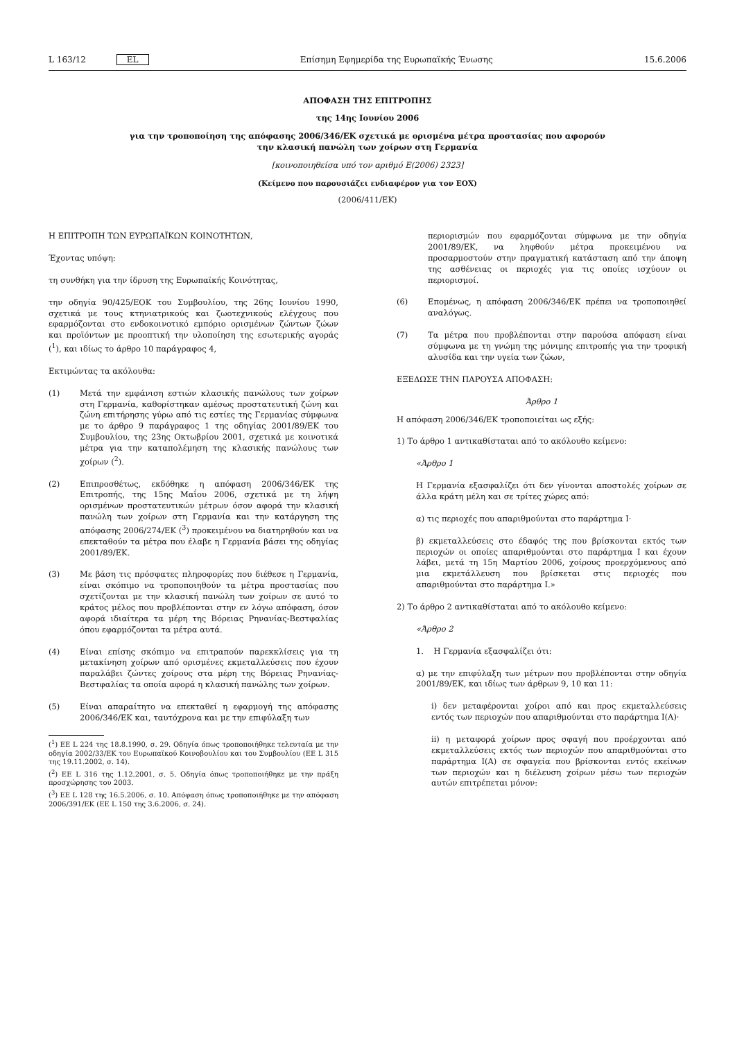L 163/12 EL Επίσημη Εφημερίδα της Ευρωπαϊκής Ένωσης 15.6.2006
ΑΠΟΦΑΣΗ ΤΗΣ ΕΠΙΤΡΟΠΗΣ
της 14ης Ιουνίου 2006
για την τροποποίηση της απόφασης 2006/346/ΕΚ σχετικά με ορισμένα μέτρα προστασίας που αφορούν
την κλασική πανώλη των χοίρων στη Γερμανία
[κοινοποιηθείσα υπό τον αριθμό Ε(2006) 2323]
(Κείμενο που παρουσιάζει ενδιαφέρον για τον ΕΟΧ)
(2006/411/ΕΚ)
Η ΕΠΙΤΡΟΠΗ ΤΩΝ ΕΥΡΩΠΑΪΚΩΝ ΚΟΙΝΟΤΗΤΩΝ,
Έχοντας υπόψη:
τη συνθήκη για την ίδρυση της Ευρωπαϊκής Κοινότητας,
την οδηγία 90/425/ΕΟΚ του Συμβουλίου, της 26ης Ιουνίου 1990, σχετικά με τους κτηνιατρικούς και ζωοτεχνικούς ελέγχους που εφαρμόζονται στο ενδοκοινοτικό εμπόριο ορισμένων ζώντων ζώων και προϊόντων με προοπτική την υλοποίηση της εσωτερικής αγοράς (<sup>1</sup>), και ιδίως το άρθρο 10 παράγραφος 4,
Εκτιμώντας τα ακόλουθα:
(1) Μετά την εμφάνιση εστιών κλασικής πανώλους των χοίρων στη Γερμανία, καθορίστηκαν αμέσως προστατευτική ζώνη και ζώνη επιτήρησης γύρω από τις εστίες της Γερμανίας σύμφωνα με το άρθρο 9 παράγραφος 1 της οδηγίας 2001/89/ΕΚ του Συμβουλίου, της 23ης Οκτωβρίου 2001, σχετικά με κοινοτικά μέτρα για την καταπολέμηση της κλασικής πανώλους των χοίρων (<sup>2</sup>).
(2) Επιπροσθέτως, εκδόθηκε η απόφαση 2006/346/ΕΚ της Επιτροπής, της 15ης Μαΐου 2006, σχετικά με τη λήψη ορισμένων προστατευτικών μέτρων όσον αφορά την κλασική πανώλη των χοίρων στη Γερμανία και την κατάργηση της απόφασης 2006/274/ΕΚ (<sup>3</sup>) προκειμένου να διατηρηθούν και να επεκταθούν τα μέτρα που έλαβε η Γερμανία βάσει της οδηγίας 2001/89/ΕΚ.
(3) Με βάση τις πρόσφατες πληροφορίες που διέθεσε η Γερμανία, είναι σκόπιμο να τροποποιηθούν τα μέτρα προστασίας που σχετίζονται με την κλασική πανώλη των χοίρων σε αυτό το κράτος μέλος που προβλέπονται στην εν λόγω απόφαση, όσον αφορά ιδιαίτερα τα μέρη της Βόρειας Ρηνανίας-Βεστφαλίας όπου εφαρμόζονται τα μέτρα αυτά.
(4) Είναι επίσης σκόπιμο να επιτραπούν παρεκκλίσεις για τη μετακίνηση χοίρων από ορισμένες εκμεταλλεύσεις που έχουν παραλάβει ζώντες χοίρους στα μέρη της Βόρειας Ρηνανίας-Βεστφαλίας τα οποία αφορά η κλασική πανώλης των χοίρων.
(5) Είναι απαραίτητο να επεκταθεί η εφαρμογή της απόφασης 2006/346/ΕΚ και, ταυτόχρονα και με την επιφύλαξη των
(<sup>1</sup>) ΕΕ L 224 της 18.8.1990, σ. 29. Οδηγία όπως τροποποιήθηκε τελευταία με την οδηγία 2002/33/ΕΚ του Ευρωπαϊκού Κοινοβουλίου και του Συμβουλίου (ΕΕ L 315 της 19.11.2002, σ. 14).
(<sup>2</sup>) ΕΕ L 316 της 1.12.2001, σ. 5. Οδηγία όπως τροποποιήθηκε με την πράξη προσχώρησης του 2003.
(<sup>3</sup>) ΕΕ L 128 της 16.5.2006, σ. 10. Απόφαση όπως τροποποιήθηκε με την απόφαση 2006/391/ΕΚ (ΕΕ L 150 της 3.6.2006, σ. 24).
περιορισμών που εφαρμόζονται σύμφωνα με την οδηγία 2001/89/ΕΚ, να ληφθούν μέτρα προκειμένου να προσαρμοστούν στην πραγματική κατάσταση από την άποψη της ασθένειας οι περιοχές για τις οποίες ισχύουν οι περιορισμοί.
(6) Επομένως, η απόφαση 2006/346/ΕΚ πρέπει να τροποποιηθεί αναλόγως.
(7) Τα μέτρα που προβλέπονται στην παρούσα απόφαση είναι σύμφωνα με τη γνώμη της μόνιμης επιτροπής για την τροφική αλυσίδα και την υγεία των ζώων,
ΕΞΕΔΩΣΕ ΤΗΝ ΠΑΡΟΥΣΑ ΑΠΟΦΑΣΗ:
Άρθρο 1
Η απόφαση 2006/346/ΕΚ τροποποιείται ως εξής:
1) Το άρθρο 1 αντικαθίσταται από το ακόλουθο κείμενο:
«Άρθρο 1
Η Γερμανία εξασφαλίζει ότι δεν γίνονται αποστολές χοίρων σε άλλα κράτη μέλη και σε τρίτες χώρες από:
α) τις περιοχές που απαριθμούνται στο παράρτημα Ι·
β) εκμεταλλεύσεις στο έδαφός της που βρίσκονται εκτός των περιοχών οι οποίες απαριθμούνται στο παράρτημα Ι και έχουν λάβει, μετά τη 15η Μαρτίου 2006, χοίρους προερχόμενους από μια εκμετάλλευση που βρίσκεται στις περιοχές που απαριθμούνται στο παράρτημα Ι.»
2) Το άρθρο 2 αντικαθίσταται από το ακόλουθο κείμενο:
«Άρθρο 2
1. Η Γερμανία εξασφαλίζει ότι:
α) με την επιφύλαξη των μέτρων που προβλέπονται στην οδηγία 2001/89/ΕΚ, και ιδίως των άρθρων 9, 10 και 11:
i) δεν μεταφέρονται χοίροι από και προς εκμεταλλεύσεις εντός των περιοχών που απαριθμούνται στο παράρτημα Ι(Α)·
ii) η μεταφορά χοίρων προς σφαγή που προέρχονται από εκμεταλλεύσεις εκτός των περιοχών που απαριθμούνται στο παράρτημα Ι(Α) σε σφαγεία που βρίσκονται εντός εκείνων των περιοχών και η διέλευση χοίρων μέσω των περιοχών αυτών επιτρέπεται μόνον: